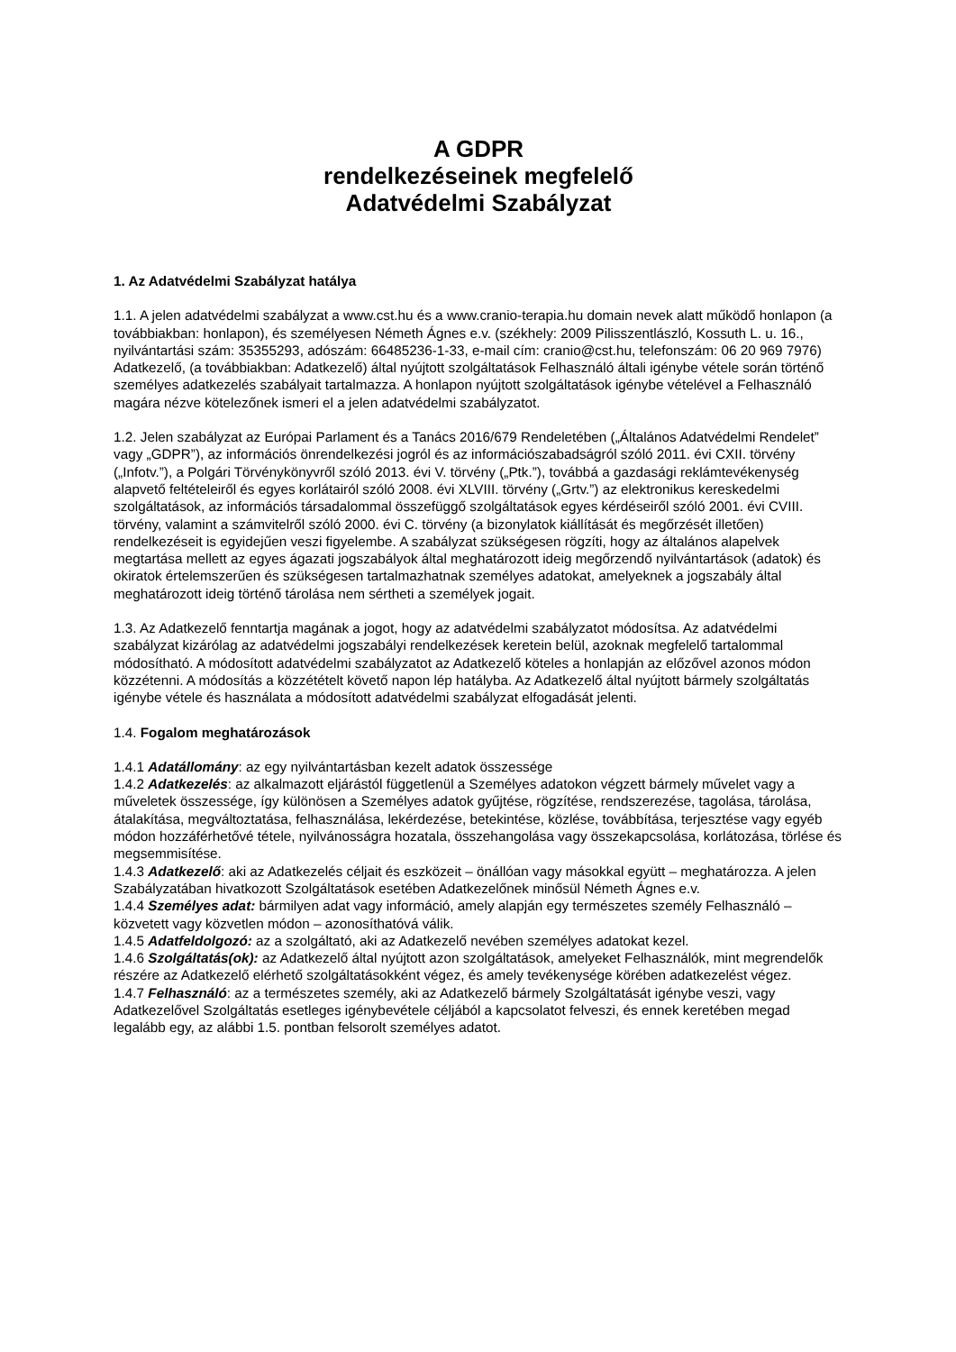A GDPR
rendelkezéseinek megfelelő
Adatvédelmi Szabályzat
1. Az Adatvédelmi Szabályzat hatálya
1.1. A jelen adatvédelmi szabályzat a www.cst.hu és a www.cranio-terapia.hu domain nevek alatt működő honlapon (a továbbiakban: honlapon), és személyesen Németh Ágnes e.v. (székhely: 2009 Pilisszentlászló, Kossuth L. u. 16., nyilvántartási szám: 35355293, adószám: 66485236-1-33, e-mail cím: cranio@cst.hu, telefonszám: 06 20 969 7976) Adatkezelő, (a továbbiakban: Adatkezelő) által nyújtott szolgáltatások Felhasználó általi igénybe vétele során történő személyes adatkezelés szabályait tartalmazza. A honlapon nyújtott szolgáltatások igénybe vételével a Felhasználó magára nézve kötelezőnek ismeri el a jelen adatvédelmi szabályzatot.
1.2. Jelen szabályzat az Európai Parlament és a Tanács 2016/679 Rendeletében („Általános Adatvédelmi Rendelet” vagy „GDPR”), az információs önrendelkezési jogról és az információszabadságról szóló 2011. évi CXII. törvény („Infotv.”), a Polgári Törvénykönyvről szóló 2013. évi V. törvény („Ptk.”), továbbá a gazdasági reklámtevékenység alapvető feltételeiről és egyes korlátairól szóló 2008. évi XLVIII. törvény („Grtv.”) az elektronikus kereskedelmi szolgáltatások, az információs társadalommal összefüggő szolgáltatások egyes kérdéseiről szóló 2001. évi CVIII. törvény, valamint a számvitelről szóló 2000. évi C. törvény (a bizonylatok kiállítását és megőrzését illetően) rendelkezéseit is egyidejűen veszi figyelembe. A szabályzat szükségesen rögzíti, hogy az általános alapelvek megtartása mellett az egyes ágazati jogszabályok által meghatározott ideig megőrzendő nyilvántartások (adatok) és okiratok értelemszerűen és szükségesen tartalmazhatnak személyes adatokat, amelyeknek a jogszabály által meghatározott ideig történő tárolása nem sértheti a személyek jogait.
1.3. Az Adatkezelő fenntartja magának a jogot, hogy az adatvédelmi szabályzatot módosítsa. Az adatvédelmi szabályzat kizárólag az adatvédelmi jogszabályi rendelkezések keretein belül, azoknak megfelelő tartalommal módosítható. A módosított adatvédelmi szabályzatot az Adatkezelő köteles a honlapján az előzővel azonos módon közzétenni. A módosítás a közzétételt követő napon lép hatályba. Az Adatkezelő által nyújtott bármely szolgáltatás igénybe vétele és használata a módosított adatvédelmi szabályzat elfogadását jelenti.
1.4. Fogalom meghatározások
1.4.1 Adatállomány: az egy nyilvántartásban kezelt adatok összessége
1.4.2 Adatkezelés: az alkalmazott eljárástól függetlenül a Személyes adatokon végzett bármely művelet vagy a műveletek összessége, így különösen a Személyes adatok gyűjtése, rögzítése, rendszerezése, tagolása, tárolása, átalakítása, megváltoztatása, felhasználása, lekérdezése, betekintése, közlése, továbbítása, terjesztése vagy egyéb módon hozzáférhetővé tétele, nyilvánosságra hozatala, összehangolása vagy összekapcsolása, korlátozása, törlése és megsemmisítése.
1.4.3 Adatkezelő: aki az Adatkezelés céljait és eszközeit – önállóan vagy másokkal együtt – meghatározza. A jelen Szabályzatában hivatkozott Szolgáltatások esetében Adatkezelőnek minősül Németh Ágnes e.v.
1.4.4 Személyes adat: bármilyen adat vagy információ, amely alapján egy természetes személy Felhasználó – közvetett vagy közvetlen módon – azonosíthatóvá válik.
1.4.5 Adatfeldolgozó: az a szolgáltató, aki az Adatkezelő nevében személyes adatokat kezel.
1.4.6 Szolgáltatás(ok): az Adatkezelő által nyújtott azon szolgáltatások, amelyeket Felhasználók, mint megrendelők részére az Adatkezelő elérhető szolgáltatásokként végez, és amely tevékenysége körében adatkezelést végez.
1.4.7 Felhasználó: az a természetes személy, aki az Adatkezelő bármely Szolgáltatását igénybe veszi, vagy Adatkezelővel Szolgáltatás esetleges igénybevétele céljából a kapcsolatot felveszi, és ennek keretében megad legalább egy, az alábbi 1.5. pontban felsorolt személyes adatot.